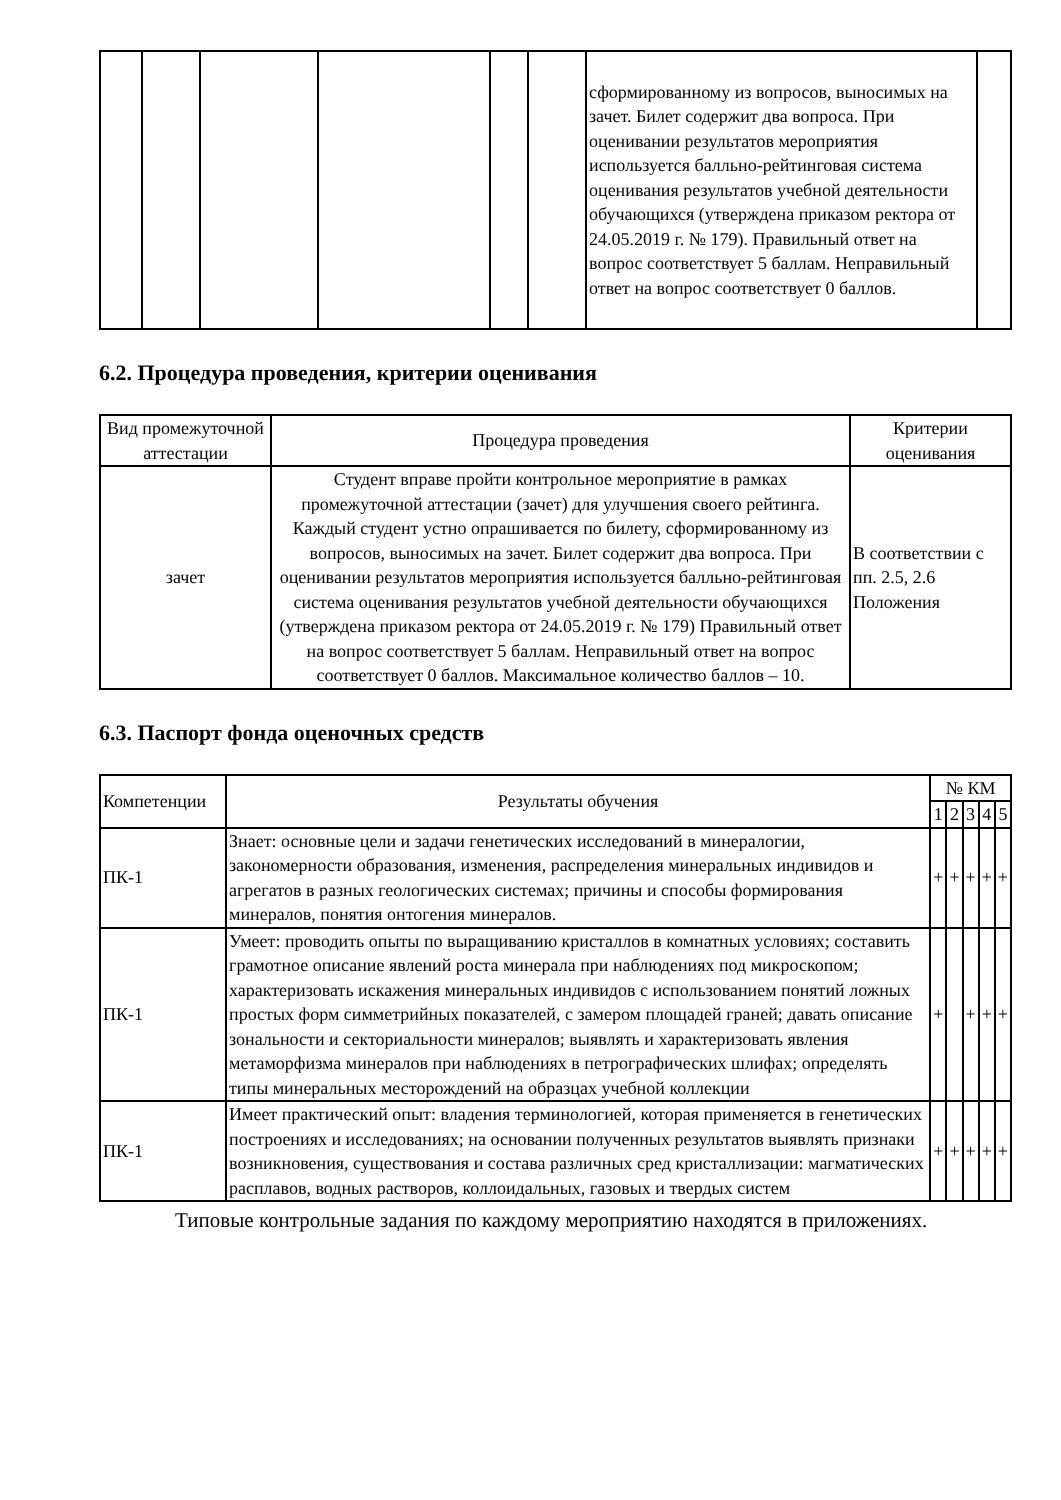| | | | | | | сформированному из вопросов, выносимых на зачет. Билет содержит два вопроса. При оценивании результатов мероприятия используется балльно-рейтинговая система оценивания результатов учебной деятельности обучающихся (утверждена приказом ректора от 24.05.2019 г. № 179). Правильный ответ на вопрос соответствует 5 баллам. Неправильный ответ на вопрос соответствует 0 баллов. | |
6.2. Процедура проведения, критерии оценивания
| Вид промежуточной аттестации | Процедура проведения | Критерии оценивания |
| --- | --- | --- |
| зачет | Студент вправе пройти контрольное мероприятие в рамках промежуточной аттестации (зачет) для улучшения своего рейтинга. Каждый студент устно опрашивается по билету, сформированному из вопросов, выносимых на зачет. Билет содержит два вопроса. При оценивании результатов мероприятия используется балльно-рейтинговая система оценивания результатов учебной деятельности обучающихся (утверждена приказом ректора от 24.05.2019 г. № 179) Правильный ответ на вопрос соответствует 5 баллам. Неправильный ответ на вопрос соответствует 0 баллов. Максимальное количество баллов – 10. | В соответствии с пп. 2.5, 2.6 Положения |
6.3. Паспорт фонда оценочных средств
| Компетенции | Результаты обучения | № КМ | | | | |
| --- | --- | --- | --- | --- | --- | --- |
| | | 1 | 2 | 3 | 4 | 5 |
| ПК-1 | Знает: основные цели и задачи генетических исследований в минералогии, закономерности образования, изменения, распределения минеральных индивидов и агрегатов в разных геологических системах; причины и способы формирования минералов, понятия онтогения минералов. | + | + | + | + | + |
| ПК-1 | Умеет: проводить опыты по выращиванию кристаллов в комнатных условиях; составить грамотное описание явлений роста минерала при наблюдениях под микроскопом; характеризовать искажения минеральных индивидов с использованием понятий ложных простых форм симметрийных показателей, с замером площадей граней; давать описание зональности и секториальности минералов; выявлять и характеризовать явления метаморфизма минералов при наблюдениях в петрографических шлифах; определять типы минеральных месторождений на образцах учебной коллекции | + | | + | + | + |
| ПК-1 | Имеет практический опыт: владения терминологией, которая применяется в генетических построениях и исследованиях; на основании полученных результатов выявлять признаки возникновения, существования и состава различных сред кристаллизации: магматических расплавов, водных растворов, коллоидальных, газовых и твердых систем | + | + | + | + | + |
Типовые контрольные задания по каждому мероприятию находятся в приложениях.